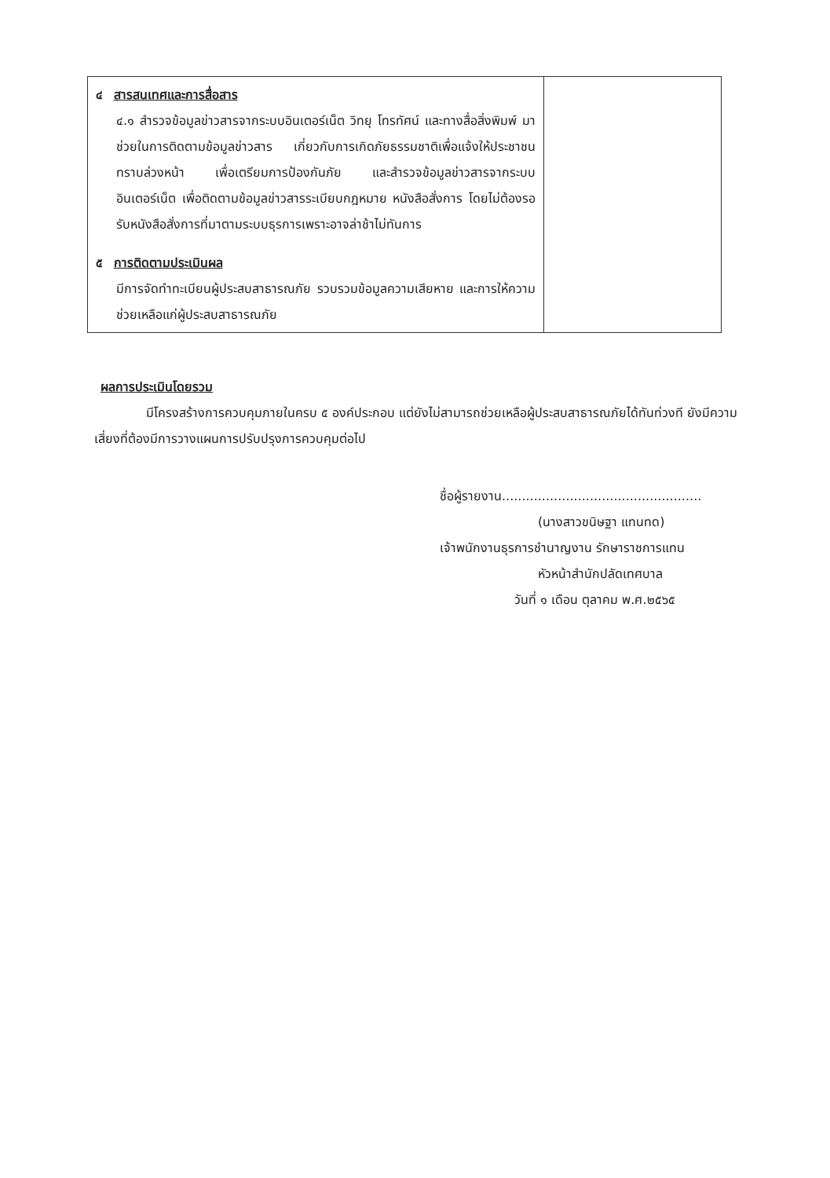| ๔ สารสนเทศและการสื่อสาร ๔.๑ สำรวจข้อมูลข่าวสารจากระบบอินเตอร์เน็ต วิทยุ โทรทัศน์ และทางสื่อสิ่งพิมพ์ มาช่วยในการติดตามข้อมูลข่าวสาร เกี่ยวกับการเกิดภัยธรรมชาติเพื่อแจ้งให้ประชาชนทราบล่วงหน้า เพื่อเตรียมการป้องกันภัย และสำรวจข้อมูลข่าวสารจากระบบอินเตอร์เน็ต เพื่อติดตามข้อมูลข่าวสารระเบียบกฎหมาย หนังสือสั่งการ โดยไม่ต้องรอรับหนังสือสั่งการที่มาตามระบบธุรการเพราะอาจล่าช้าไม่ทันการ ๕ การติดตามประเมินผล มีการจัดทำทะเบียนผู้ประสบสาธารณภัย รวบรวมข้อมูลความเสียหาย และการให้ความช่วยเหลือแก่ผู้ประสบสาธารณภัย | |
ผลการประเมินโดยรวม
มีโครงสร้างการควบคุมภายในครบ ๕ องค์ประกอบ แต่ยังไม่สามารถช่วยเหลือผู้ประสบสาธารณภัยได้ทันท่วงที ยังมีความเสี่ยงที่ต้องมีการวางแผนการปรับปรุงการควบคุมต่อไป
ชื่อผู้รายงาน..................................................
(นางสาวขนิษฐา แทนทด)
เจ้าพนักงานธุรการชำนาญงาน รักษาราชการแทน
หัวหน้าสำนักปลัดเทศบาล
วันที่ ๑ เดือน ตุลาคม พ.ศ.๒๕๖๕